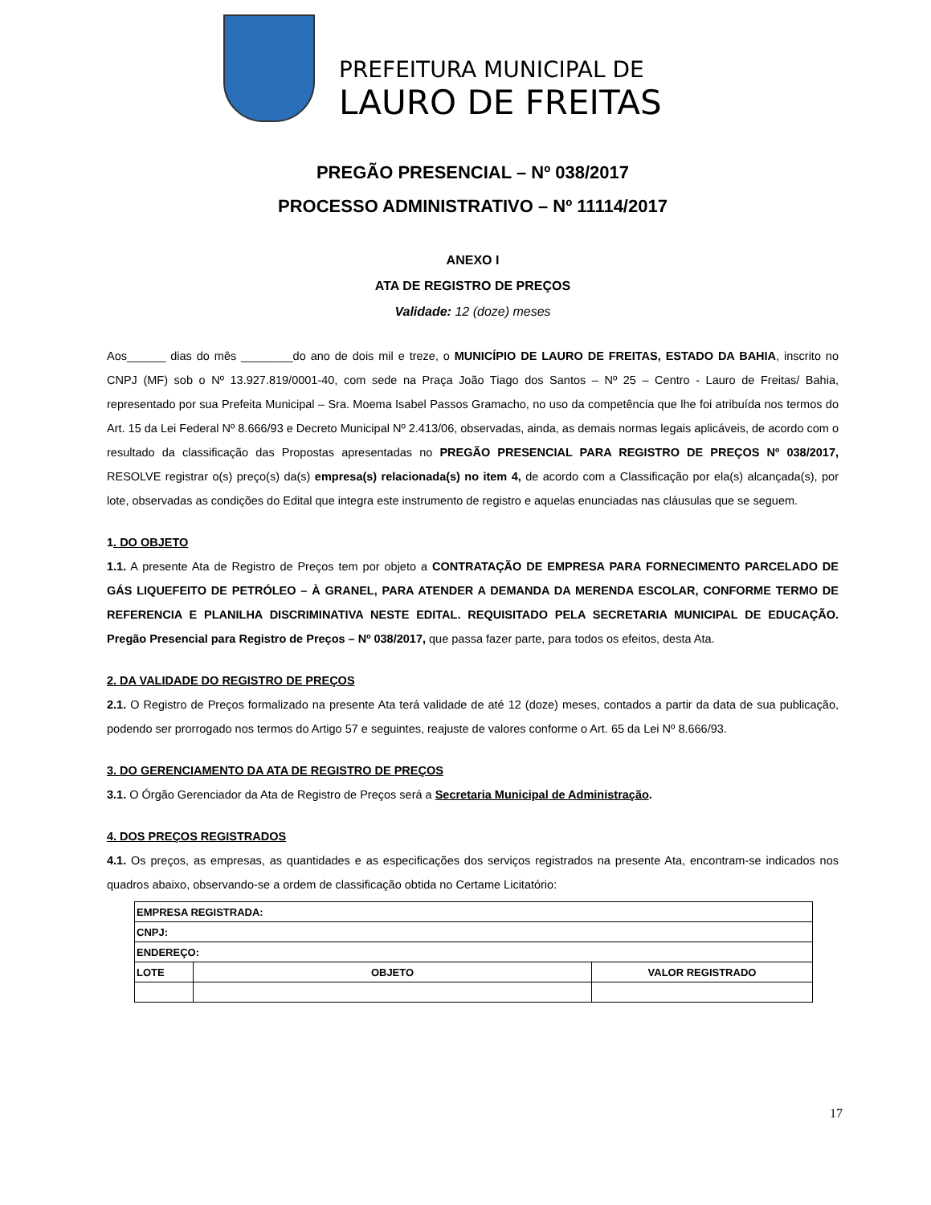PREFEITURA MUNICIPAL DE
LAURO DE FREITAS
PREGÃO PRESENCIAL – Nº 038/2017
PROCESSO ADMINISTRATIVO – Nº 11114/2017
ANEXO I
ATA DE REGISTRO DE PREÇOS
Validade: 12 (doze) meses
Aos______ dias do mês ________do ano de dois mil e treze, o MUNICÍPIO DE LAURO DE FREITAS, ESTADO DA BAHIA, inscrito no CNPJ (MF) sob o Nº 13.927.819/0001-40, com sede na Praça João Tiago dos Santos – Nº 25 – Centro - Lauro de Freitas/ Bahia, representado por sua Prefeita Municipal – Sra. Moema Isabel Passos Gramacho, no uso da competência que lhe foi atribuída nos termos do Art. 15 da Lei Federal Nº 8.666/93 e Decreto Municipal Nº 2.413/06, observadas, ainda, as demais normas legais aplicáveis, de acordo com o resultado da classificação das Propostas apresentadas no PREGÃO PRESENCIAL PARA REGISTRO DE PREÇOS Nº 038/2017, RESOLVE registrar o(s) preço(s) da(s) empresa(s) relacionada(s) no item 4, de acordo com a Classificação por ela(s) alcançada(s), por lote, observadas as condições do Edital que integra este instrumento de registro e aquelas enunciadas nas cláusulas que se seguem.
1. DO OBJETO
1.1. A presente Ata de Registro de Preços tem por objeto a CONTRATAÇÃO DE EMPRESA PARA FORNECIMENTO PARCELADO DE GÁS LIQUEFEITO DE PETRÓLEO – À GRANEL, PARA ATENDER A DEMANDA DA MERENDA ESCOLAR, CONFORME TERMO DE REFERENCIA E PLANILHA DISCRIMINATIVA NESTE EDITAL. REQUISITADO PELA SECRETARIA MUNICIPAL DE EDUCAÇÃO. Pregão Presencial para Registro de Preços – Nº 038/2017, que passa fazer parte, para todos os efeitos, desta Ata.
2. DA VALIDADE DO REGISTRO DE PREÇOS
2.1. O Registro de Preços formalizado na presente Ata terá validade de até 12 (doze) meses, contados a partir da data de sua publicação, podendo ser prorrogado nos termos do Artigo 57 e seguintes, reajuste de valores conforme o Art. 65 da Lei Nº 8.666/93.
3. DO GERENCIAMENTO DA ATA DE REGISTRO DE PREÇOS
3.1. O Órgão Gerenciador da Ata de Registro de Preços será a Secretaria Municipal de Administração.
4. DOS PREÇOS REGISTRADOS
4.1. Os preços, as empresas, as quantidades e as especificações dos serviços registrados na presente Ata, encontram-se indicados nos quadros abaixo, observando-se a ordem de classificação obtida no Certame Licitatório:
| EMPRESA REGISTRADA: | | |
| --- | --- | --- |
| CNPJ: | | |
| ENDEREÇO: | | |
| LOTE | OBJETO | VALOR REGISTRADO |
17